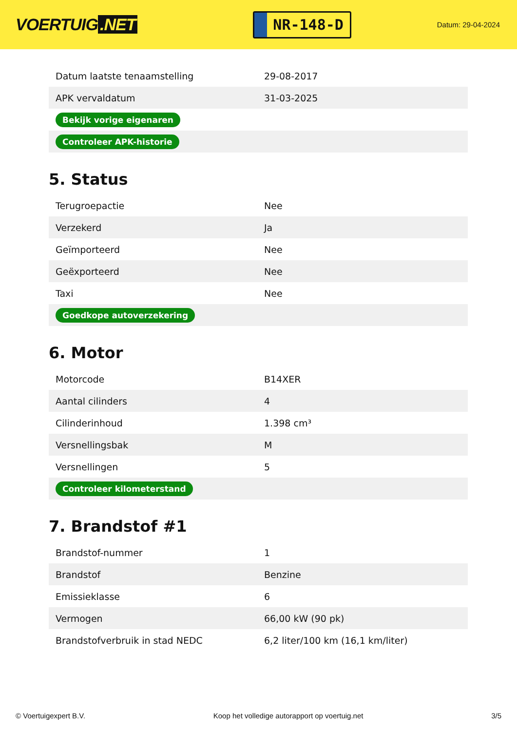VOERTUIG.NET
NR-148-D
Datum: 29-04-2024
| Datum laatste tenaamstelling | 29-08-2017 |
| APK vervaldatum | 31-03-2025 |
| Bekijk vorige eigenaren | |
| Controleer APK-historie | |
5. Status
| Terugroepactie | Nee |
| Verzekerd | Ja |
| Geïmporteerd | Nee |
| Geëxporteerd | Nee |
| Taxi | Nee |
| Goedkope autoverzekering | |
6. Motor
| Motorcode | B14XER |
| Aantal cilinders | 4 |
| Cilinderinhoud | 1.398 cm³ |
| Versnellingsbak | M |
| Versnellingen | 5 |
| Controleer kilometerstand | |
7. Brandstof #1
| Brandstof-nummer | 1 |
| Brandstof | Benzine |
| Emissieklasse | 6 |
| Vermogen | 66,00 kW (90 pk) |
| Brandstofverbruik in stad NEDC | 6,2 liter/100 km (16,1 km/liter) |
© Voertuigexpert B.V. Koop het volledige autorapport op voertuig.net 3/5